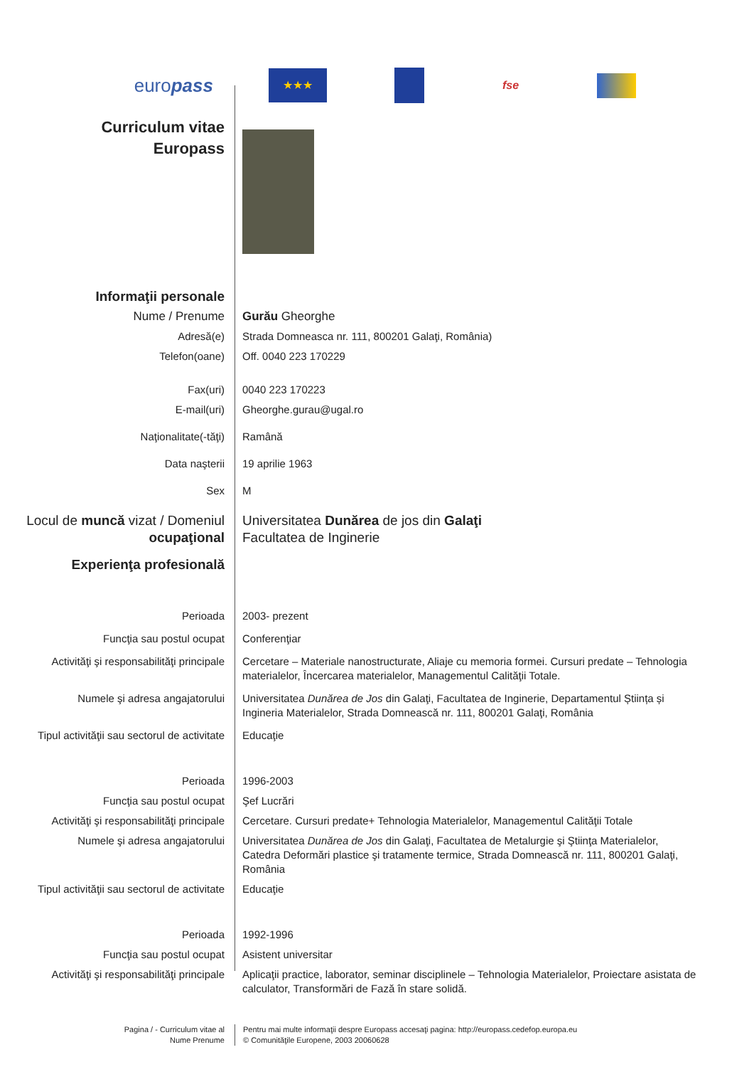europass
★★★
fse
Curriculum vitae
Europass
Informaţii personale
Nume / Prenume Gurău Gheorghe
Adresă(e) Strada Domneasca nr. 111, 800201 Galaţi, România)
Telefon(oane) Off. 0040 223 170229
Fax(uri) 0040 223 170223
E-mail(uri) Gheorghe.gurau@ugal.ro
Naţionalitate(-tăţi) Ramână
Data naşterii 19 aprilie 1963
Sex M
Locul de muncă vizat / Domeniul ocupaţional
Universitatea Dunărea de jos din Galaţi
Facultatea de Inginerie
Experienţa profesională
Perioada 2003- prezent
Funcţia sau postul ocupat Conferenţiar
Activităţi şi responsabilităţi principale
Cercetare – Materiale nanostructurate, Aliaje cu memoria formei. Cursuri predate – Tehnologia materialelor, Încercarea materialelor, Managementul Calităţii Totale.
Numele şi adresa angajatorului Universitatea Dunărea de Jos din Galaţi, Facultatea de Inginerie, Departamentul Știința și Ingineria Materialelor, Strada Domnească nr. 111, 800201 Galaţi, România
Tipul activităţii sau sectorul de activitate
Educaţie
Perioada 1996-2003
Funcţia sau postul ocupat Şef Lucrări
Activităţi şi responsabilităţi principale
Cercetare. Cursuri predate+ Tehnologia Materialelor, Managementul Calităţii Totale
Numele şi adresa angajatorului Universitatea Dunărea de Jos din Galaţi, Facultatea de Metalurgie şi Ştiinţa Materialelor, Catedra Deformări plastice şi tratamente termice, Strada Domnească nr. 111, 800201 Galaţi, România
Tipul activităţii sau sectorul de activitate
Educaţie
Perioada 1992-1996
Funcţia sau postul ocupat Asistent universitar
Activităţi şi responsabilităţi principale
Aplicaţii practice, laborator, seminar disciplinele – Tehnologia Materialelor, Proiectare asistata de calculator, Transformări de Fază în stare solidă.
Pagina / - Curriculum vitae al
Nume Prenume
Pentru mai multe informaţii despre Europass accesaţi pagina: http://europass.cedefop.europa.eu
© Comunităţile Europene, 2003 20060628